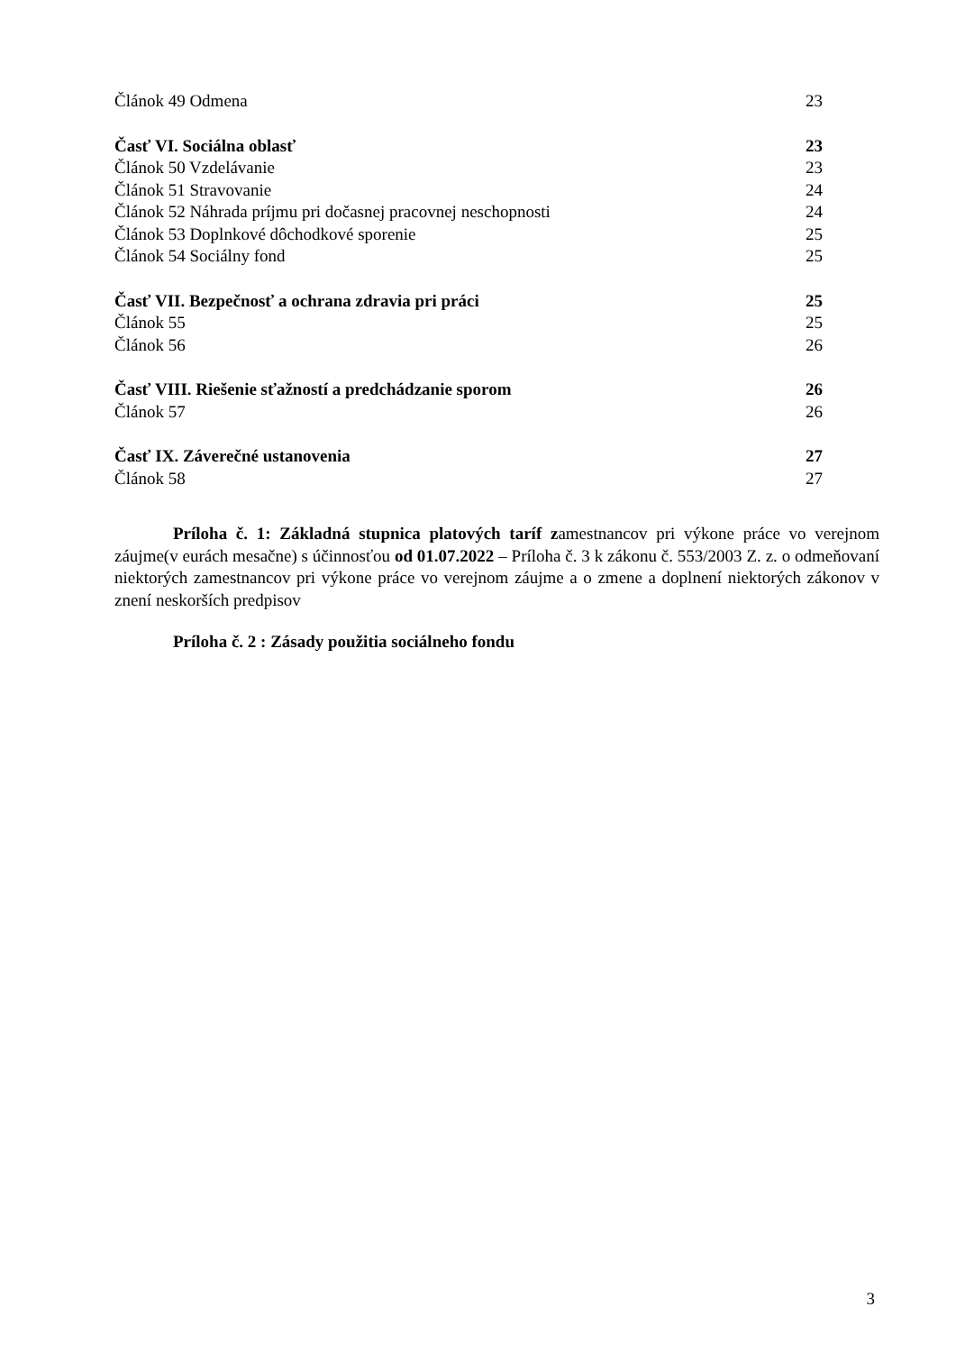Článok 49 Odmena 23
Časť VI. Sociálna oblasť 23
Článok 50 Vzdelávanie 23
Článok 51 Stravovanie 24
Článok 52 Náhrada príjmu pri dočasnej pracovnej neschopnosti 24
Článok 53 Doplnkové dôchodkové sporenie 25
Článok 54 Sociálny fond 25
Časť VII. Bezpečnosť a ochrana zdravia pri práci 25
Článok 55 25
Článok 56 26
Časť VIII. Riešenie sťažností a predchádzanie sporom 26
Článok 57 26
Časť IX. Záverečné ustanovenia 27
Článok 58 27
Príloha č. 1: Základná stupnica platových taríf zamestnancov pri výkone práce vo verejnom záujme(v eurách mesačne) s účinnosťou od 01.07.2022 – Príloha č. 3 k zákonu č. 553/2003 Z. z. o odmeňovaní niektorých zamestnancov pri výkone práce vo verejnom záujme a o zmene a doplnení niektorých zákonov v znení neskorších predpisov
Príloha č. 2 : Zásady použitia sociálneho fondu
3